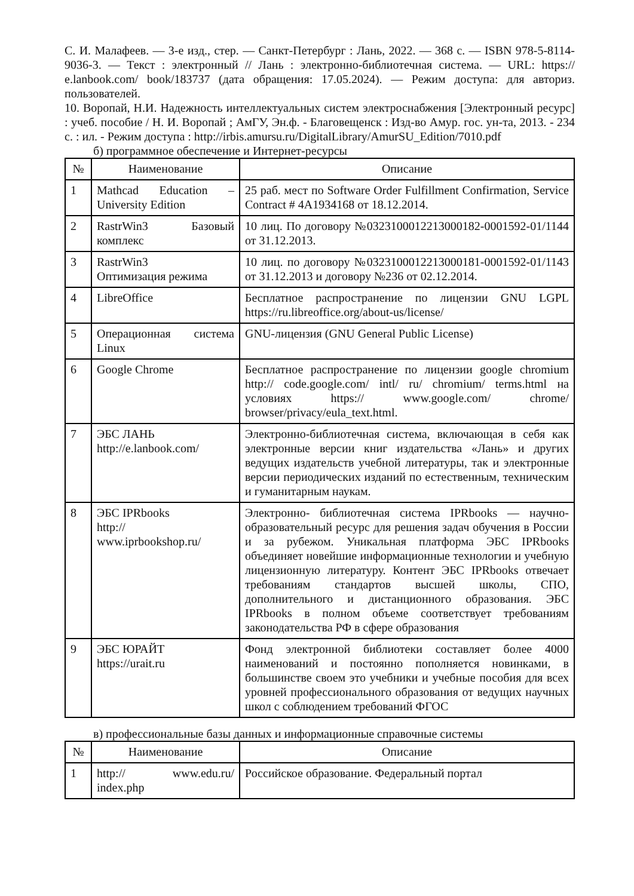С. И. Малафеев. — 3-е изд., стер. — Санкт-Петербург : Лань, 2022. — 368 с. — ISBN 978-5-8114-9036-3. — Текст : электронный // Лань : электронно-библиотечная система. — URL: https:// e.lanbook.com/ book/183737 (дата обращения: 17.05.2024). — Режим доступа: для авториз. пользователей.
10. Воропай, Н.И. Надежность интеллектуальных систем электроснабжения [Электронный ресурс] : учеб. пособие / Н. И. Воропай ; АмГУ, Эн.ф. - Благовещенск : Изд-во Амур. гос. ун-та, 2013. - 234 с. : ил. - Режим доступа : http://irbis.amursu.ru/DigitalLibrary/AmurSU_Edition/7010.pdf
б) программное обеспечение и Интернет-ресурсы
| № | Наименование | Описание |
| --- | --- | --- |
| 1 | Mathcad Education – University Edition | 25 раб. мест по Software Order Fulfillment Confirmation, Service Contract # 4A1934168 от 18.12.2014. |
| 2 | RastrWin3 Базовый комплекс | 10 лиц. По договору №0323100012213000182-0001592-01/1144 от 31.12.2013. |
| 3 | RastrWin3 Оптимизация режима | 10 лиц. по договору №0323100012213000181-0001592-01/1143 от 31.12.2013 и договору №236 от 02.12.2014. |
| 4 | LibreOffice | Бесплатное распространение по лицензии GNU LGPL https://ru.libreoffice.org/about-us/license/ |
| 5 | Операционная система Linux | GNU-лицензия (GNU General Public License) |
| 6 | Google Chrome | Бесплатное распространение по лицензии google chromium http:// code.google.com/ intl/ ru/ chromium/ terms.html на условиях https:// www.google.com/ chrome/ browser/privacy/eula_text.html. |
| 7 | ЭБС ЛАНЬ http://e.lanbook.com/ | Электронно-библиотечная система, включающая в себя как электронные версии книг издательства «Лань» и других ведущих издательств учебной литературы, так и электронные версии периодических изданий по естественным, техническим и гуманитарным наукам. |
| 8 | ЭБС IPRbooks http:// www.iprbookshop.ru/ | Электронно- библиотечная система IPRbooks — научно- образовательный ресурс для решения задач обучения в России и за рубежом. Уникальная платформа ЭБС IPRbooks объединяет новейшие информационные технологии и учебную лицензионную литературу. Контент ЭБС IPRbooks отвечает требованиям стандартов высшей школы, СПО, дополнительного и дистанционного образования. ЭБС IPRbooks в полном объеме соответствует требованиям законодательства РФ в сфере образования |
| 9 | ЭБС ЮРАЙТ https://urait.ru | Фонд электронной библиотеки составляет более 4000 наименований и постоянно пополняется новинками, в большинстве своем это учебники и учебные пособия для всех уровней профессионального образования от ведущих научных школ с соблюдением требований ФГОС |
в) профессиональные базы данных и информационные справочные системы
| № | Наименование | Описание |
| --- | --- | --- |
| 1 | http:// www.edu.ru/ index.php | Российское образование. Федеральный портал |